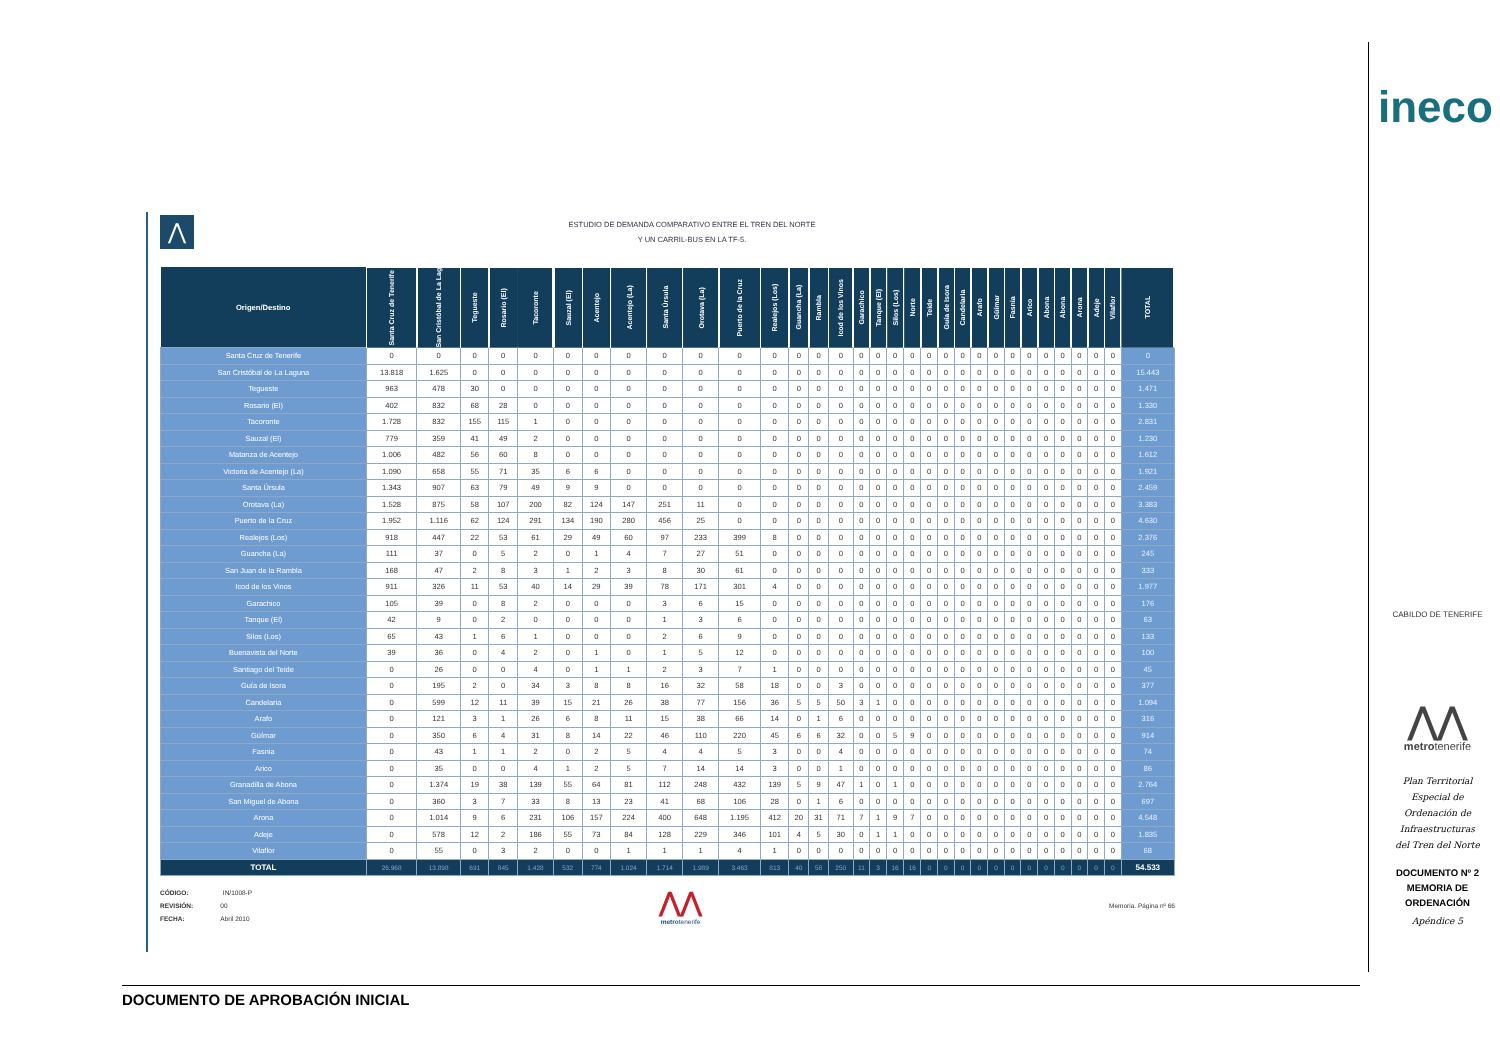ineco
CABILDO DE TENERIFE
⋀⋀
metrotenerife
Plan Territorial
Especial de
Ordenación de
Infraestructuras
del Tren del Norte
DOCUMENTO Nº 2
MEMORIA DE
ORDENACIÓN
Apéndice 5
⋀
ESTUDIO DE DEMANDA COMPARATIVO ENTRE EL TREN DEL NORTE
Y UN CARRIL-BUS EN LA TF-5.
| Origen/Destino | Santa Cruz de Tenerife | San Cristóbal de La Laguna | Tegueste | Rosario (El) | Tacoronte | Sauzal (El) | Acentejo | Acentejo (La) | Santa Úrsula | Orotava (La) | Puerto de la Cruz | Realejos (Los) | Guancha (La) | Rambla | Icod de los Vinos | Garachico | Tanque (El) | Silos (Los) | Norte | Teide | Guía de Isora | Candelaria | Arafo | Güímar | Fasnia | Arico | Abona | Abona | Arona | Adeje | Vilaflor | TOTAL |
| --- | --- | --- | --- | --- | --- | --- | --- | --- | --- | --- | --- | --- | --- | --- | --- | --- | --- | --- | --- | --- | --- | --- | --- | --- | --- | --- | --- | --- | --- | --- | --- | --- |
| Santa Cruz de Tenerife | 0 | 0 | 0 | 0 | 0 | 0 | 0 | 0 | 0 | 0 | 0 | 0 | 0 | 0 | 0 | 0 | 0 | 0 | 0 | 0 | 0 | 0 | 0 | 0 | 0 | 0 | 0 | 0 | 0 | 0 | 0 | 0 |
| San Cristóbal de La Laguna | 13.818 | 1.625 | 0 | 0 | 0 | 0 | 0 | 0 | 0 | 0 | 0 | 0 | 0 | 0 | 0 | 0 | 0 | 0 | 0 | 0 | 0 | 0 | 0 | 0 | 0 | 0 | 0 | 0 | 0 | 0 | 0 | 15.443 |
| Tegueste | 963 | 478 | 30 | 0 | 0 | 0 | 0 | 0 | 0 | 0 | 0 | 0 | 0 | 0 | 0 | 0 | 0 | 0 | 0 | 0 | 0 | 0 | 0 | 0 | 0 | 0 | 0 | 0 | 0 | 0 | 0 | 1.471 |
| Rosario (El) | 402 | 832 | 68 | 28 | 0 | 0 | 0 | 0 | 0 | 0 | 0 | 0 | 0 | 0 | 0 | 0 | 0 | 0 | 0 | 0 | 0 | 0 | 0 | 0 | 0 | 0 | 0 | 0 | 0 | 0 | 0 | 1.330 |
| Tacoronte | 1.728 | 832 | 155 | 115 | 1 | 0 | 0 | 0 | 0 | 0 | 0 | 0 | 0 | 0 | 0 | 0 | 0 | 0 | 0 | 0 | 0 | 0 | 0 | 0 | 0 | 0 | 0 | 0 | 0 | 0 | 0 | 2.831 |
| Sauzal (El) | 779 | 359 | 41 | 49 | 2 | 0 | 0 | 0 | 0 | 0 | 0 | 0 | 0 | 0 | 0 | 0 | 0 | 0 | 0 | 0 | 0 | 0 | 0 | 0 | 0 | 0 | 0 | 0 | 0 | 0 | 0 | 1.230 |
| Matanza de Acentejo | 1.006 | 482 | 56 | 60 | 8 | 0 | 0 | 0 | 0 | 0 | 0 | 0 | 0 | 0 | 0 | 0 | 0 | 0 | 0 | 0 | 0 | 0 | 0 | 0 | 0 | 0 | 0 | 0 | 0 | 0 | 0 | 1.612 |
| Victoria de Acentejo (La) | 1.090 | 658 | 55 | 71 | 35 | 6 | 6 | 0 | 0 | 0 | 0 | 0 | 0 | 0 | 0 | 0 | 0 | 0 | 0 | 0 | 0 | 0 | 0 | 0 | 0 | 0 | 0 | 0 | 0 | 0 | 0 | 1.921 |
| Santa Úrsula | 1.343 | 907 | 63 | 79 | 49 | 9 | 9 | 0 | 0 | 0 | 0 | 0 | 0 | 0 | 0 | 0 | 0 | 0 | 0 | 0 | 0 | 0 | 0 | 0 | 0 | 0 | 0 | 0 | 0 | 0 | 0 | 2.459 |
| Orotava (La) | 1.528 | 875 | 58 | 107 | 200 | 82 | 124 | 147 | 251 | 11 | 0 | 0 | 0 | 0 | 0 | 0 | 0 | 0 | 0 | 0 | 0 | 0 | 0 | 0 | 0 | 0 | 0 | 0 | 0 | 0 | 0 | 3.383 |
| Puerto de la Cruz | 1.952 | 1.116 | 62 | 124 | 291 | 134 | 190 | 280 | 456 | 25 | 0 | 0 | 0 | 0 | 0 | 0 | 0 | 0 | 0 | 0 | 0 | 0 | 0 | 0 | 0 | 0 | 0 | 0 | 0 | 0 | 0 | 4.630 |
| Realejos (Los) | 918 | 447 | 22 | 53 | 61 | 29 | 49 | 60 | 97 | 233 | 399 | 8 | 0 | 0 | 0 | 0 | 0 | 0 | 0 | 0 | 0 | 0 | 0 | 0 | 0 | 0 | 0 | 0 | 0 | 0 | 0 | 2.376 |
| Guancha (La) | 111 | 37 | 0 | 5 | 2 | 0 | 1 | 4 | 7 | 27 | 51 | 0 | 0 | 0 | 0 | 0 | 0 | 0 | 0 | 0 | 0 | 0 | 0 | 0 | 0 | 0 | 0 | 0 | 0 | 0 | 0 | 245 |
| San Juan de la Rambla | 168 | 47 | 2 | 8 | 3 | 1 | 2 | 3 | 8 | 30 | 61 | 0 | 0 | 0 | 0 | 0 | 0 | 0 | 0 | 0 | 0 | 0 | 0 | 0 | 0 | 0 | 0 | 0 | 0 | 0 | 0 | 333 |
| Icod de los Vinos | 911 | 326 | 11 | 53 | 40 | 14 | 29 | 39 | 78 | 171 | 301 | 4 | 0 | 0 | 0 | 0 | 0 | 0 | 0 | 0 | 0 | 0 | 0 | 0 | 0 | 0 | 0 | 0 | 0 | 0 | 0 | 1.977 |
| Garachico | 105 | 39 | 0 | 8 | 2 | 0 | 0 | 0 | 3 | 6 | 15 | 0 | 0 | 0 | 0 | 0 | 0 | 0 | 0 | 0 | 0 | 0 | 0 | 0 | 0 | 0 | 0 | 0 | 0 | 0 | 0 | 176 |
| Tanque (El) | 42 | 9 | 0 | 2 | 0 | 0 | 0 | 0 | 1 | 3 | 6 | 0 | 0 | 0 | 0 | 0 | 0 | 0 | 0 | 0 | 0 | 0 | 0 | 0 | 0 | 0 | 0 | 0 | 0 | 0 | 0 | 63 |
| Silos (Los) | 65 | 43 | 1 | 6 | 1 | 0 | 0 | 0 | 2 | 6 | 9 | 0 | 0 | 0 | 0 | 0 | 0 | 0 | 0 | 0 | 0 | 0 | 0 | 0 | 0 | 0 | 0 | 0 | 0 | 0 | 0 | 133 |
| Buenavista del Norte | 39 | 36 | 0 | 4 | 2 | 0 | 1 | 0 | 1 | 5 | 12 | 0 | 0 | 0 | 0 | 0 | 0 | 0 | 0 | 0 | 0 | 0 | 0 | 0 | 0 | 0 | 0 | 0 | 0 | 0 | 0 | 100 |
| Santiago del Teide | 0 | 26 | 0 | 0 | 4 | 0 | 1 | 1 | 2 | 3 | 7 | 1 | 0 | 0 | 0 | 0 | 0 | 0 | 0 | 0 | 0 | 0 | 0 | 0 | 0 | 0 | 0 | 0 | 0 | 0 | 0 | 45 |
| Guía de Isora | 0 | 195 | 2 | 0 | 34 | 3 | 8 | 8 | 16 | 32 | 58 | 18 | 0 | 0 | 3 | 0 | 0 | 0 | 0 | 0 | 0 | 0 | 0 | 0 | 0 | 0 | 0 | 0 | 0 | 0 | 0 | 377 |
| Candelaria | 0 | 599 | 12 | 11 | 39 | 15 | 21 | 26 | 38 | 77 | 156 | 36 | 5 | 5 | 50 | 3 | 1 | 0 | 0 | 0 | 0 | 0 | 0 | 0 | 0 | 0 | 0 | 0 | 0 | 0 | 0 | 1.094 |
| Arafo | 0 | 121 | 3 | 1 | 26 | 6 | 8 | 11 | 15 | 38 | 66 | 14 | 0 | 1 | 6 | 0 | 0 | 0 | 0 | 0 | 0 | 0 | 0 | 0 | 0 | 0 | 0 | 0 | 0 | 0 | 0 | 316 |
| Güímar | 0 | 350 | 6 | 4 | 31 | 8 | 14 | 22 | 46 | 110 | 220 | 45 | 6 | 6 | 32 | 0 | 0 | 5 | 9 | 0 | 0 | 0 | 0 | 0 | 0 | 0 | 0 | 0 | 0 | 0 | 0 | 914 |
| Fasnia | 0 | 43 | 1 | 1 | 2 | 0 | 2 | 5 | 4 | 4 | 5 | 3 | 0 | 0 | 4 | 0 | 0 | 0 | 0 | 0 | 0 | 0 | 0 | 0 | 0 | 0 | 0 | 0 | 0 | 0 | 0 | 74 |
| Arico | 0 | 35 | 0 | 0 | 4 | 1 | 2 | 5 | 7 | 14 | 14 | 3 | 0 | 0 | 1 | 0 | 0 | 0 | 0 | 0 | 0 | 0 | 0 | 0 | 0 | 0 | 0 | 0 | 0 | 0 | 0 | 86 |
| Granadilla de Abona | 0 | 1.374 | 19 | 38 | 139 | 55 | 64 | 81 | 112 | 248 | 432 | 139 | 5 | 9 | 47 | 1 | 0 | 1 | 0 | 0 | 0 | 0 | 0 | 0 | 0 | 0 | 0 | 0 | 0 | 0 | 0 | 2.764 |
| San Miguel de Abona | 0 | 360 | 3 | 7 | 33 | 8 | 13 | 23 | 41 | 68 | 106 | 28 | 0 | 1 | 6 | 0 | 0 | 0 | 0 | 0 | 0 | 0 | 0 | 0 | 0 | 0 | 0 | 0 | 0 | 0 | 0 | 697 |
| Arona | 0 | 1.014 | 9 | 6 | 231 | 106 | 157 | 224 | 400 | 648 | 1.195 | 412 | 20 | 31 | 71 | 7 | 1 | 9 | 7 | 0 | 0 | 0 | 0 | 0 | 0 | 0 | 0 | 0 | 0 | 0 | 0 | 4.548 |
| Adeje | 0 | 578 | 12 | 2 | 186 | 55 | 73 | 84 | 128 | 229 | 346 | 101 | 4 | 5 | 30 | 0 | 1 | 1 | 0 | 0 | 0 | 0 | 0 | 0 | 0 | 0 | 0 | 0 | 0 | 0 | 0 | 1.835 |
| Vilaflor | 0 | 55 | 0 | 3 | 2 | 0 | 0 | 1 | 1 | 1 | 4 | 1 | 0 | 0 | 0 | 0 | 0 | 0 | 0 | 0 | 0 | 0 | 0 | 0 | 0 | 0 | 0 | 0 | 0 | 0 | 0 | 68 |
| TOTAL | 26.968 | 13.898 | 691 | 845 | 1.428 | 532 | 774 | 1.024 | 1.714 | 1.989 | 3.463 | 813 | 40 | 58 | 250 | 11 | 3 | 16 | 16 | 0 | 0 | 0 | 0 | 0 | 0 | 0 | 0 | 0 | 0 | 0 | 0 | 54.533 |
CÓDIGO: IN/1008-P
REVISIÓN: 00
FECHA: Abril 2010
⋀⋀
metrotenerife
Memoria. Página nº 66
DOCUMENTO DE APROBACIÓN INICIAL